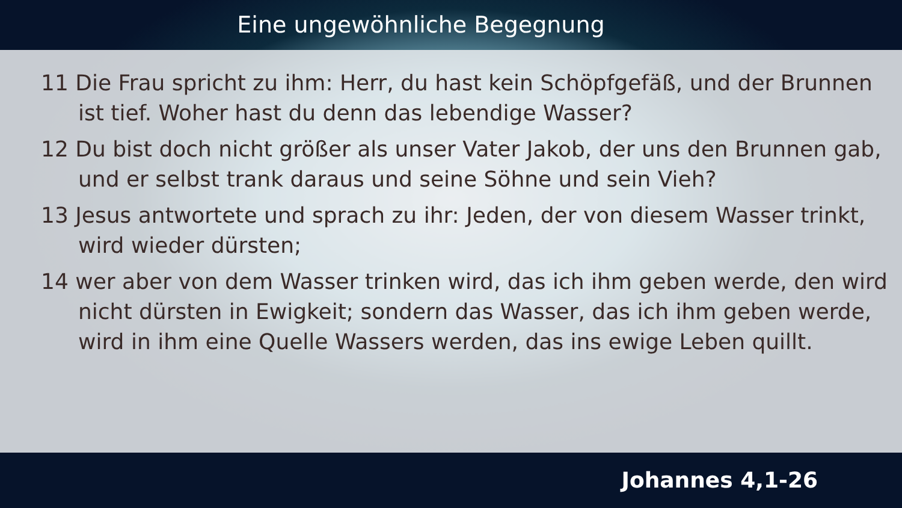Eine ungewöhnliche Begegnung
11 Die Frau spricht zu ihm: Herr, du hast kein Schöpfgefäß, und der Brunnen ist tief. Woher hast du denn das lebendige Wasser?
12 Du bist doch nicht größer als unser Vater Jakob, der uns den Brunnen gab, und er selbst trank daraus und seine Söhne und sein Vieh?
13 Jesus antwortete und sprach zu ihr: Jeden, der von diesem Wasser trinkt, wird wieder dürsten;
14 wer aber von dem Wasser trinken wird, das ich ihm geben werde, den wird nicht dürsten in Ewigkeit; sondern das Wasser, das ich ihm geben werde, wird in ihm eine Quelle Wassers werden, das ins ewige Leben quillt.
Johannes 4,1-26